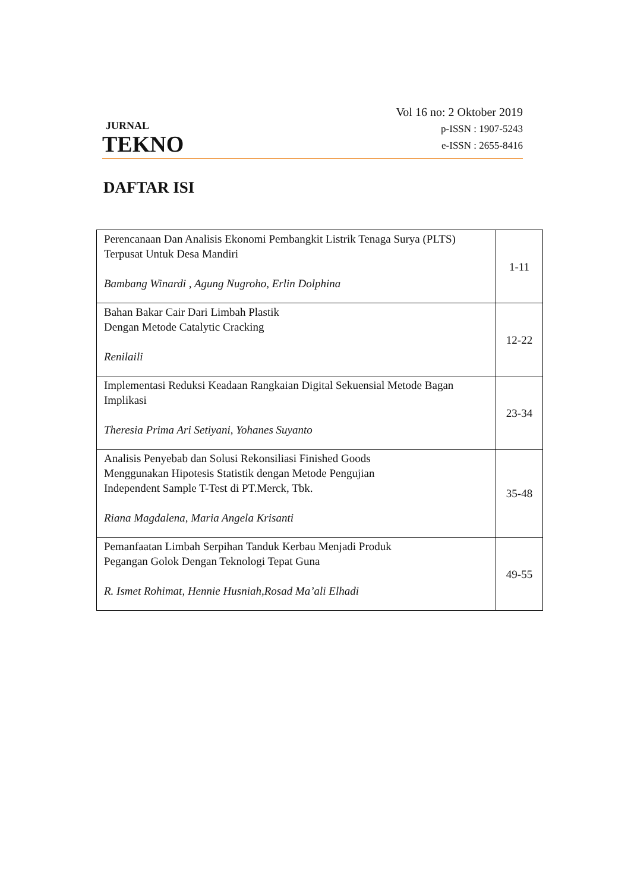JURNAL
TEKNO
Vol 16 no: 2 Oktober 2019
p-ISSN : 1907-5243
e-ISSN : 2655-8416
DAFTAR ISI
| Perencanaan Dan Analisis Ekonomi Pembangkit Listrik Tenaga Surya (PLTS) Terpusat Untuk Desa Mandiri Bambang Winardi , Agung Nugroho, Erlin Dolphina | 1-11 |
| Bahan Bakar Cair Dari Limbah Plastik Dengan Metode Catalytic Cracking Renilaili | 12-22 |
| Implementasi Reduksi Keadaan Rangkaian Digital Sekuensial Metode Bagan Implikasi Theresia Prima Ari Setiyani, Yohanes Suyanto | 23-34 |
| Analisis Penyebab dan Solusi Rekonsiliasi Finished Goods Menggunakan Hipotesis Statistik dengan Metode Pengujian Independent Sample T-Test di PT.Merck, Tbk. Riana Magdalena, Maria Angela Krisanti | 35-48 |
| Pemanfaatan Limbah Serpihan Tanduk Kerbau Menjadi Produk Pegangan Golok Dengan Teknologi Tepat Guna R. Ismet Rohimat, Hennie Husniah,Rosad Ma’ali Elhadi | 49-55 |